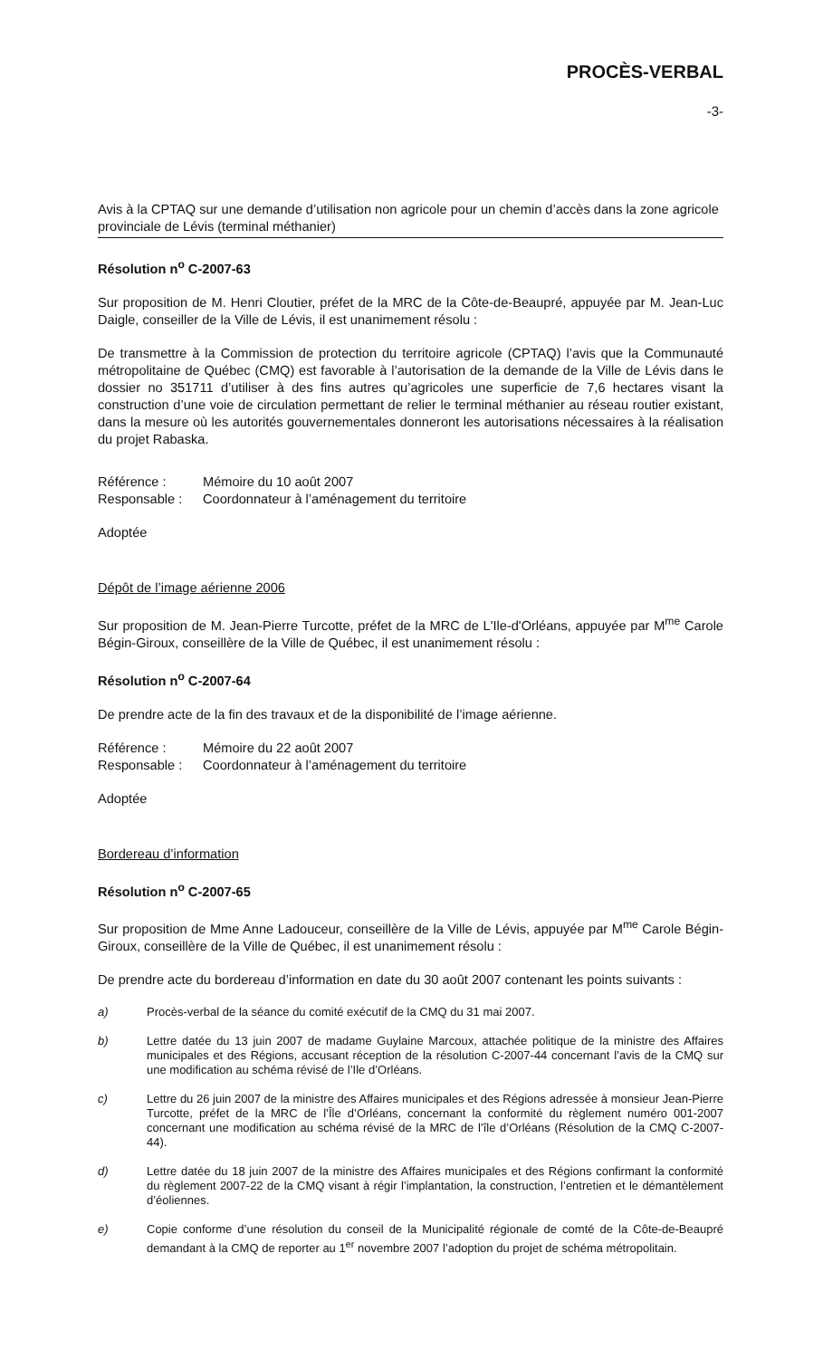PROCÈS-VERBAL
-3-
Avis à la CPTAQ sur une demande d’utilisation non agricole pour un chemin d’accès dans la zone agricole provinciale de Lévis (terminal méthanier)
Résolution n<sup>o</sup> C-2007-63
Sur proposition de M. Henri Cloutier, préfet de la MRC de la Côte-de-Beaupré, appuyée par M. Jean-Luc Daigle, conseiller de la Ville de Lévis, il est unanimement résolu :
De transmettre à la Commission de protection du territoire agricole (CPTAQ) l’avis que la Communauté métropolitaine de Québec (CMQ) est favorable à l’autorisation de la demande de la Ville de Lévis dans le dossier no 351711 d’utiliser à des fins autres qu’agricoles une superficie de 7,6 hectares visant la construction d’une voie de circulation permettant de relier le terminal méthanier au réseau routier existant, dans la mesure où les autorités gouvernementales donneront les autorisations nécessaires à la réalisation du projet Rabaska.
| Référence : | Mémoire du 10 août 2007 |
| Responsable : | Coordonnateur à l’aménagement du territoire |
Adoptée
Dépôt de l’image aérienne 2006
Sur proposition de M. Jean-Pierre Turcotte, préfet de la MRC de L'Ile-d'Orléans, appuyée par M<sup>me</sup> Carole Bégin-Giroux, conseillère de la Ville de Québec, il est unanimement résolu :
Résolution n<sup>o</sup> C-2007-64
De prendre acte de la fin des travaux et de la disponibilité de l’image aérienne.
| Référence : | Mémoire du 22 août 2007 |
| Responsable : | Coordonnateur à l’aménagement du territoire |
Adoptée
Bordereau d’information
Résolution n<sup>o</sup> C-2007-65
Sur proposition de Mme Anne Ladouceur, conseillère de la Ville de Lévis, appuyée par M<sup>me</sup> Carole Bégin-Giroux, conseillère de la Ville de Québec, il est unanimement résolu :
De prendre acte du bordereau d’information en date du 30 août 2007 contenant les points suivants :
a) Procès-verbal de la séance du comité exécutif de la CMQ du 31 mai 2007.
b) Lettre datée du 13 juin 2007 de madame Guylaine Marcoux, attachée politique de la ministre des Affaires municipales et des Régions, accusant réception de la résolution C-2007-44 concernant l’avis de la CMQ sur une modification au schéma révisé de l’Ile d’Orléans.
c) Lettre du 26 juin 2007 de la ministre des Affaires municipales et des Régions adressée à monsieur Jean-Pierre Turcotte, préfet de la MRC de l’Île d’Orléans, concernant la conformité du règlement numéro 001-2007 concernant une modification au schéma révisé de la MRC de l’île d’Orléans (Résolution de la CMQ C-2007-44).
d) Lettre datée du 18 juin 2007 de la ministre des Affaires municipales et des Régions confirmant la conformité du règlement 2007-22 de la CMQ visant à régir l’implantation, la construction, l’entretien et le démantèlement d’éoliennes.
e) Copie conforme d’une résolution du conseil de la Municipalité régionale de comté de la Côte-de-Beaupré demandant à la CMQ de reporter au 1<sup>er</sup> novembre 2007 l’adoption du projet de schéma métropolitain.